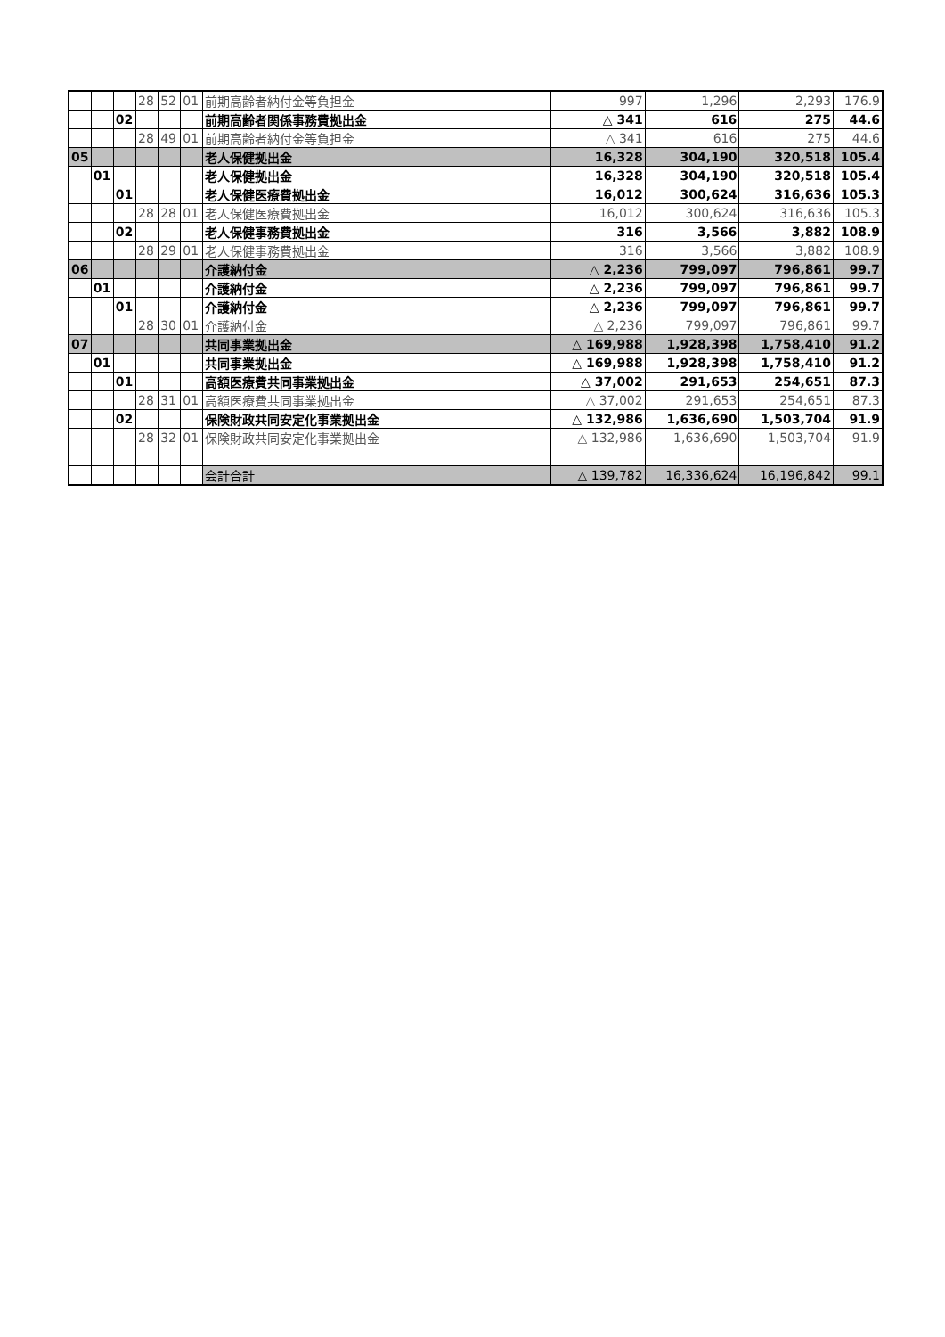| | | | 28 | 52 | 01 | 前期高齢者納付金等負担金 | 997 | 1,296 | 2,293 | 176.9 |
| | | 02 | | | | 前期高齢者関係事務費拠出金 | △ 341 | 616 | 275 | 44.6 |
| | | | 28 | 49 | 01 | 前期高齢者納付金等負担金 | △ 341 | 616 | 275 | 44.6 |
| 05 | | | | | | 老人保健拠出金 | 16,328 | 304,190 | 320,518 | 105.4 |
| | 01 | | | | | 老人保健拠出金 | 16,328 | 304,190 | 320,518 | 105.4 |
| | | 01 | | | | 老人保健医療費拠出金 | 16,012 | 300,624 | 316,636 | 105.3 |
| | | | 28 | 28 | 01 | 老人保健医療費拠出金 | 16,012 | 300,624 | 316,636 | 105.3 |
| | | 02 | | | | 老人保健事務費拠出金 | 316 | 3,566 | 3,882 | 108.9 |
| | | | 28 | 29 | 01 | 老人保健事務費拠出金 | 316 | 3,566 | 3,882 | 108.9 |
| 06 | | | | | | 介護納付金 | △ 2,236 | 799,097 | 796,861 | 99.7 |
| | 01 | | | | | 介護納付金 | △ 2,236 | 799,097 | 796,861 | 99.7 |
| | | 01 | | | | 介護納付金 | △ 2,236 | 799,097 | 796,861 | 99.7 |
| | | | 28 | 30 | 01 | 介護納付金 | △ 2,236 | 799,097 | 796,861 | 99.7 |
| 07 | | | | | | 共同事業拠出金 | △ 169,988 | 1,928,398 | 1,758,410 | 91.2 |
| | 01 | | | | | 共同事業拠出金 | △ 169,988 | 1,928,398 | 1,758,410 | 91.2 |
| | | 01 | | | | 高額医療費共同事業拠出金 | △ 37,002 | 291,653 | 254,651 | 87.3 |
| | | | 28 | 31 | 01 | 高額医療費共同事業拠出金 | △ 37,002 | 291,653 | 254,651 | 87.3 |
| | | 02 | | | | 保険財政共同安定化事業拠出金 | △ 132,986 | 1,636,690 | 1,503,704 | 91.9 |
| | | | 28 | 32 | 01 | 保険財政共同安定化事業拠出金 | △ 132,986 | 1,636,690 | 1,503,704 | 91.9 |
| | | | | | | 会計合計 | △ 139,782 | 16,336,624 | 16,196,842 | 99.1 |